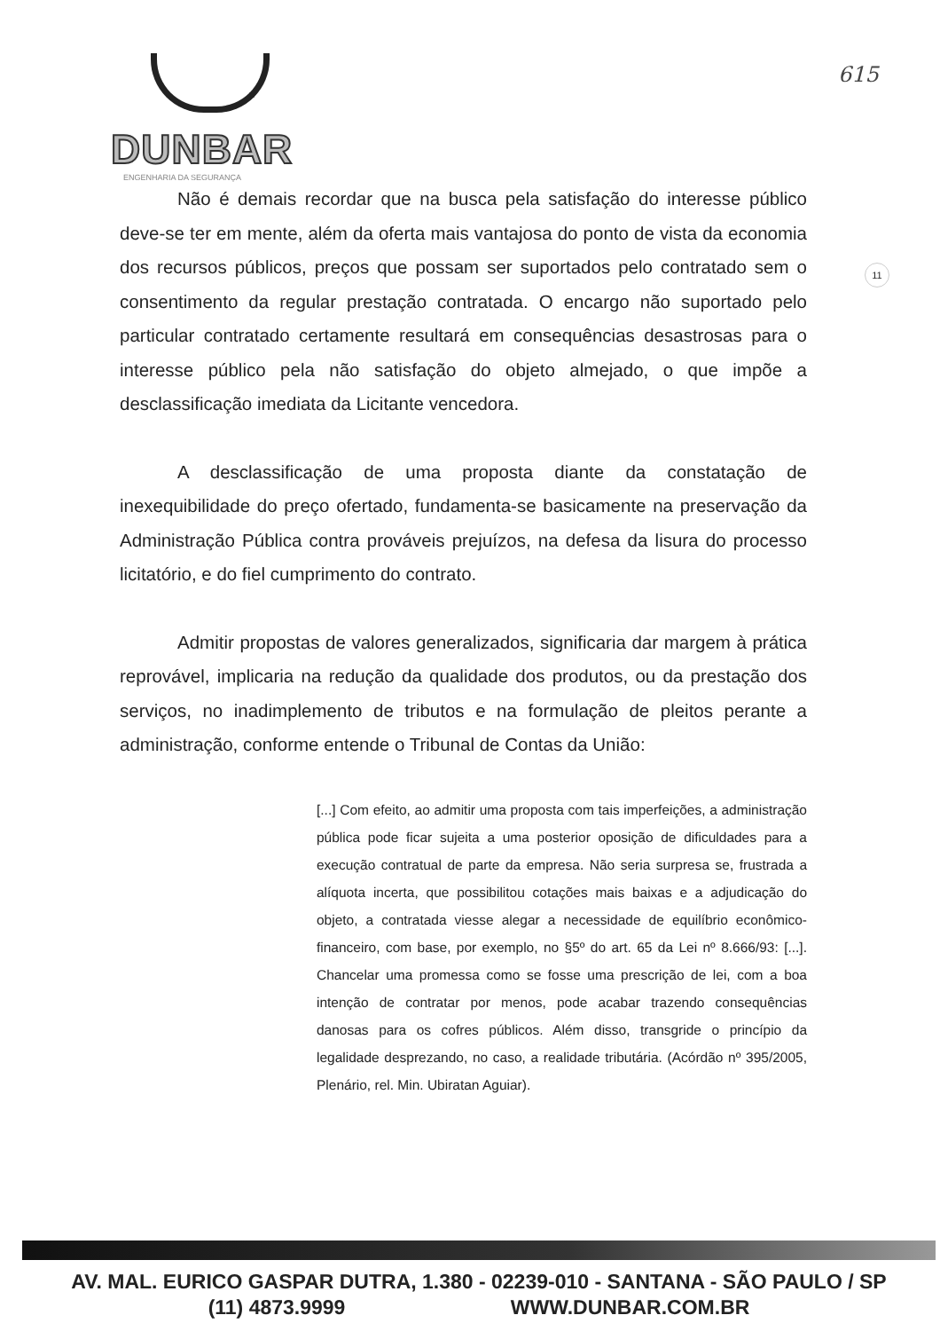DUNBAR
ENGENHARIA DA SEGURANÇA
615
11
Não é demais recordar que na busca pela satisfação do interesse público deve-se ter em mente, além da oferta mais vantajosa do ponto de vista da economia dos recursos públicos, preços que possam ser suportados pelo contratado sem o consentimento da regular prestação contratada. O encargo não suportado pelo particular contratado certamente resultará em consequências desastrosas para o interesse público pela não satisfação do objeto almejado, o que impõe a desclassificação imediata da Licitante vencedora.
A desclassificação de uma proposta diante da constatação de inexequibilidade do preço ofertado, fundamenta-se basicamente na preservação da Administração Pública contra prováveis prejuízos, na defesa da lisura do processo licitatório, e do fiel cumprimento do contrato.
Admitir propostas de valores generalizados, significaria dar margem à prática reprovável, implicaria na redução da qualidade dos produtos, ou da prestação dos serviços, no inadimplemento de tributos e na formulação de pleitos perante a administração, conforme entende o Tribunal de Contas da União:
[...] Com efeito, ao admitir uma proposta com tais imperfeições, a administração pública pode ficar sujeita a uma posterior oposição de dificuldades para a execução contratual de parte da empresa. Não seria surpresa se, frustrada a alíquota incerta, que possibilitou cotações mais baixas e a adjudicação do objeto, a contratada viesse alegar a necessidade de equilíbrio econômico-financeiro, com base, por exemplo, no §5º do art. 65 da Lei nº 8.666/93: [...]. Chancelar uma promessa como se fosse uma prescrição de lei, com a boa intenção de contratar por menos, pode acabar trazendo consequências danosas para os cofres públicos. Além disso, transgride o princípio da legalidade desprezando, no caso, a realidade tributária. (Acórdão nº 395/2005, Plenário, rel. Min. Ubiratan Aguiar).
AV. MAL. EURICO GASPAR DUTRA, 1.380 - 02239-010 - SANTANA - SÃO PAULO / SP
(11) 4873.9999 WWW.DUNBAR.COM.BR